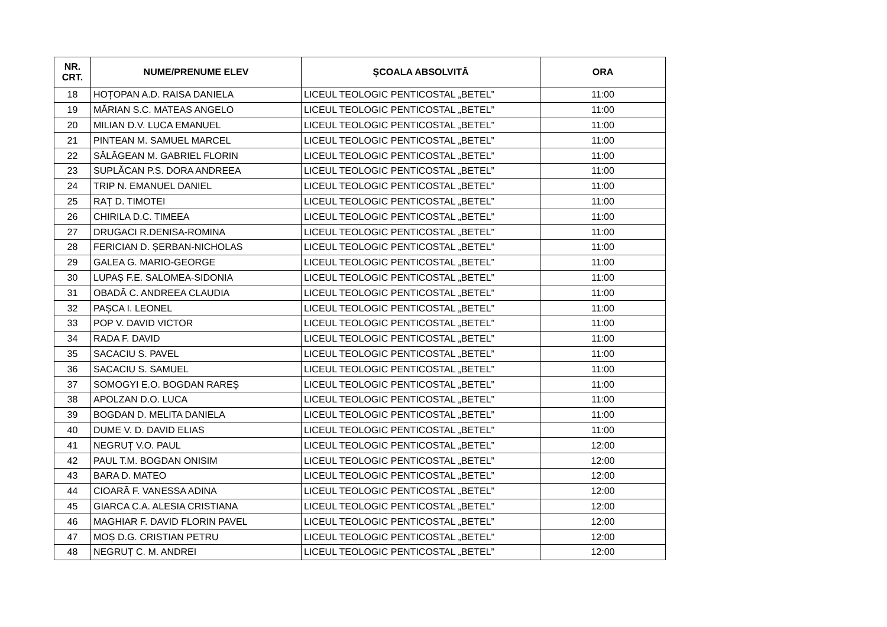| NR. CRT. | NUME/PRENUME ELEV | ȘCOALA ABSOLVITĂ | ORA |
| --- | --- | --- | --- |
| 18 | HOȚOPAN A.D. RAISA DANIELA | LICEUL TEOLOGIC PENTICOSTAL „BETEL” | 11:00 |
| 19 | MĂRIAN S.C. MATEAS ANGELO | LICEUL TEOLOGIC PENTICOSTAL „BETEL” | 11:00 |
| 20 | MILIAN D.V. LUCA EMANUEL | LICEUL TEOLOGIC PENTICOSTAL „BETEL” | 11:00 |
| 21 | PINTEAN M. SAMUEL MARCEL | LICEUL TEOLOGIC PENTICOSTAL „BETEL” | 11:00 |
| 22 | SĂLĂGEAN M. GABRIEL FLORIN | LICEUL TEOLOGIC PENTICOSTAL „BETEL” | 11:00 |
| 23 | SUPLĂCAN P.S. DORA ANDREEA | LICEUL TEOLOGIC PENTICOSTAL „BETEL” | 11:00 |
| 24 | TRIP N. EMANUEL DANIEL | LICEUL TEOLOGIC PENTICOSTAL „BETEL” | 11:00 |
| 25 | RAȚ D. TIMOTEI | LICEUL TEOLOGIC PENTICOSTAL „BETEL” | 11:00 |
| 26 | CHIRILA D.C. TIMEEA | LICEUL TEOLOGIC PENTICOSTAL „BETEL” | 11:00 |
| 27 | DRUGACI R.DENISA-ROMINA | LICEUL TEOLOGIC PENTICOSTAL „BETEL” | 11:00 |
| 28 | FERICIAN D. ȘERBAN-NICHOLAS | LICEUL TEOLOGIC PENTICOSTAL „BETEL” | 11:00 |
| 29 | GALEA G. MARIO-GEORGE | LICEUL TEOLOGIC PENTICOSTAL „BETEL” | 11:00 |
| 30 | LUPAȘ F.E. SALOMEA-SIDONIA | LICEUL TEOLOGIC PENTICOSTAL „BETEL” | 11:00 |
| 31 | OBADĂ C. ANDREEA CLAUDIA | LICEUL TEOLOGIC PENTICOSTAL „BETEL” | 11:00 |
| 32 | PAȘCA I. LEONEL | LICEUL TEOLOGIC PENTICOSTAL „BETEL” | 11:00 |
| 33 | POP V. DAVID VICTOR | LICEUL TEOLOGIC PENTICOSTAL „BETEL” | 11:00 |
| 34 | RADA F. DAVID | LICEUL TEOLOGIC PENTICOSTAL „BETEL” | 11:00 |
| 35 | SACACIU S. PAVEL | LICEUL TEOLOGIC PENTICOSTAL „BETEL” | 11:00 |
| 36 | SACACIU S. SAMUEL | LICEUL TEOLOGIC PENTICOSTAL „BETEL” | 11:00 |
| 37 | SOMOGYI E.O. BOGDAN RAREȘ | LICEUL TEOLOGIC PENTICOSTAL „BETEL” | 11:00 |
| 38 | APOLZAN D.O. LUCA | LICEUL TEOLOGIC PENTICOSTAL „BETEL” | 11:00 |
| 39 | BOGDAN D. MELITA DANIELA | LICEUL TEOLOGIC PENTICOSTAL „BETEL” | 11:00 |
| 40 | DUME V. D. DAVID ELIAS | LICEUL TEOLOGIC PENTICOSTAL „BETEL” | 11:00 |
| 41 | NEGRUȚ V.O. PAUL | LICEUL TEOLOGIC PENTICOSTAL „BETEL” | 12:00 |
| 42 | PAUL T.M. BOGDAN ONISIM | LICEUL TEOLOGIC PENTICOSTAL „BETEL” | 12:00 |
| 43 | BARA D. MATEO | LICEUL TEOLOGIC PENTICOSTAL „BETEL” | 12:00 |
| 44 | CIOARĂ F. VANESSA ADINA | LICEUL TEOLOGIC PENTICOSTAL „BETEL” | 12:00 |
| 45 | GIARCA C.A. ALESIA CRISTIANA | LICEUL TEOLOGIC PENTICOSTAL „BETEL” | 12:00 |
| 46 | MAGHIAR F. DAVID FLORIN PAVEL | LICEUL TEOLOGIC PENTICOSTAL „BETEL” | 12:00 |
| 47 | MOȘ D.G. CRISTIAN PETRU | LICEUL TEOLOGIC PENTICOSTAL „BETEL” | 12:00 |
| 48 | NEGRUȚ C. M. ANDREI | LICEUL TEOLOGIC PENTICOSTAL „BETEL” | 12:00 |